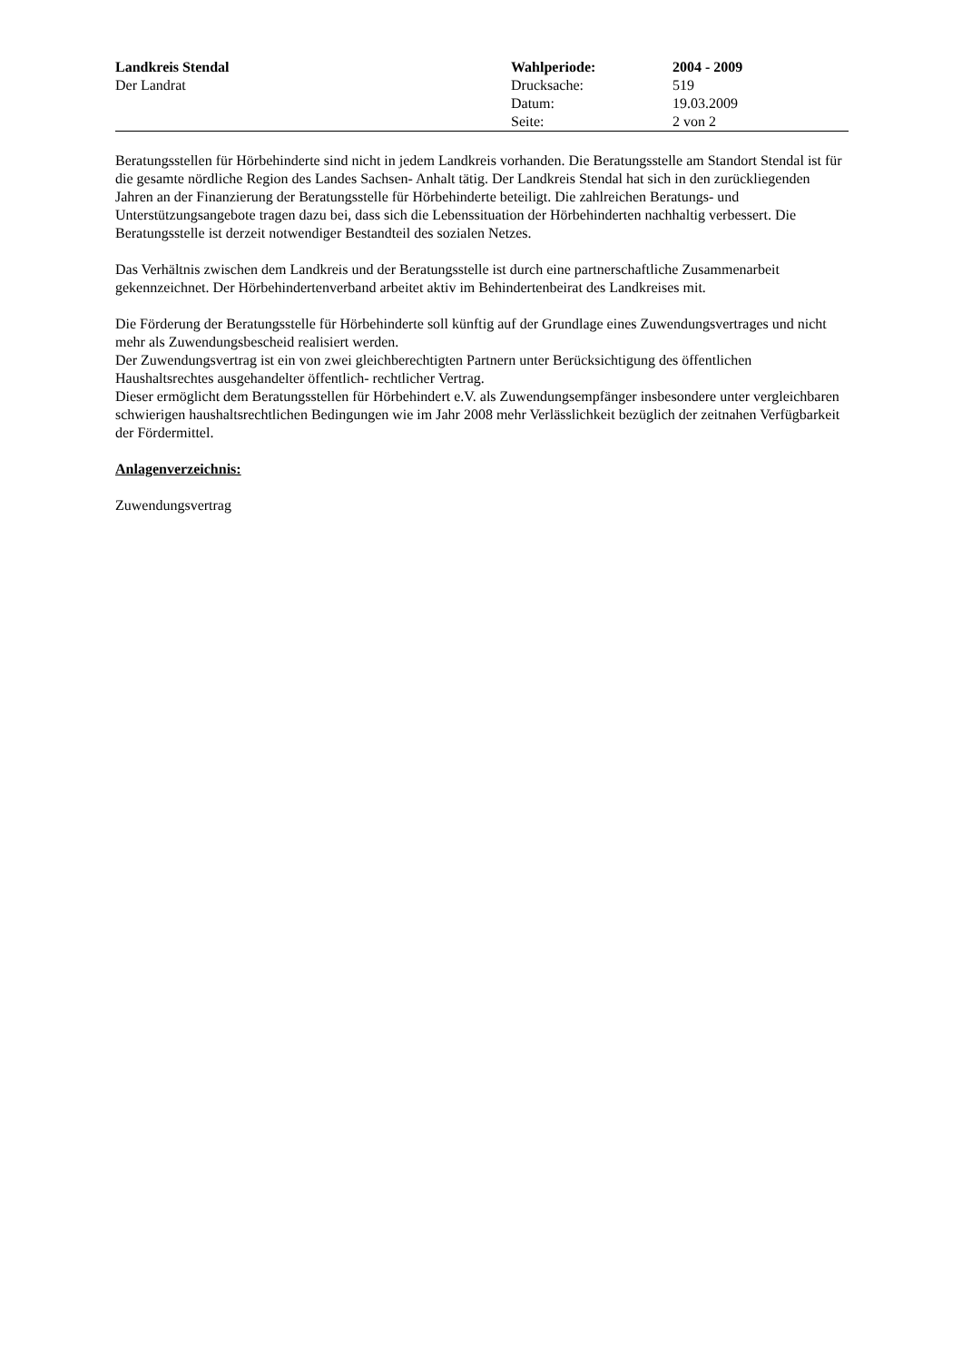| Landkreis Stendal | Wahlperiode: | 2004 - 2009 |
| Der Landrat | Drucksache: | 519 |
| | Datum: | 19.03.2009 |
| | Seite: | 2 von 2 |
Beratungsstellen für Hörbehinderte sind nicht in jedem Landkreis vorhanden. Die Beratungsstelle am Standort Stendal ist für die gesamte nördliche Region des Landes Sachsen- Anhalt tätig. Der Landkreis Stendal hat sich in den zurückliegenden Jahren an der Finanzierung der Beratungsstelle für Hörbehinderte beteiligt. Die zahlreichen Beratungs- und Unterstützungsangebote tragen dazu bei, dass sich die Lebenssituation der Hörbehinderten nachhaltig verbessert. Die Beratungsstelle ist derzeit notwendiger Bestandteil des sozialen Netzes.
Das Verhältnis zwischen dem Landkreis und der Beratungsstelle ist durch eine partnerschaftliche Zusammenarbeit gekennzeichnet. Der Hörbehindertenverband arbeitet aktiv im Behindertenbeirat des Landkreises mit.
Die Förderung der Beratungsstelle für Hörbehinderte soll künftig auf der Grundlage eines Zuwendungsvertrages und nicht mehr als Zuwendungsbescheid realisiert werden.
Der Zuwendungsvertrag ist ein von zwei gleichberechtigten Partnern unter Berücksichtigung des öffentlichen Haushaltsrechtes ausgehandelter öffentlich- rechtlicher Vertrag.
Dieser ermöglicht dem Beratungsstellen für Hörbehindert e.V. als Zuwendungsempfänger insbesondere unter vergleichbaren schwierigen haushaltsrechtlichen Bedingungen wie im Jahr 2008 mehr Verlässlichkeit bezüglich der zeitnahen Verfügbarkeit der Fördermittel.
Anlagenverzeichnis:
Zuwendungsvertrag